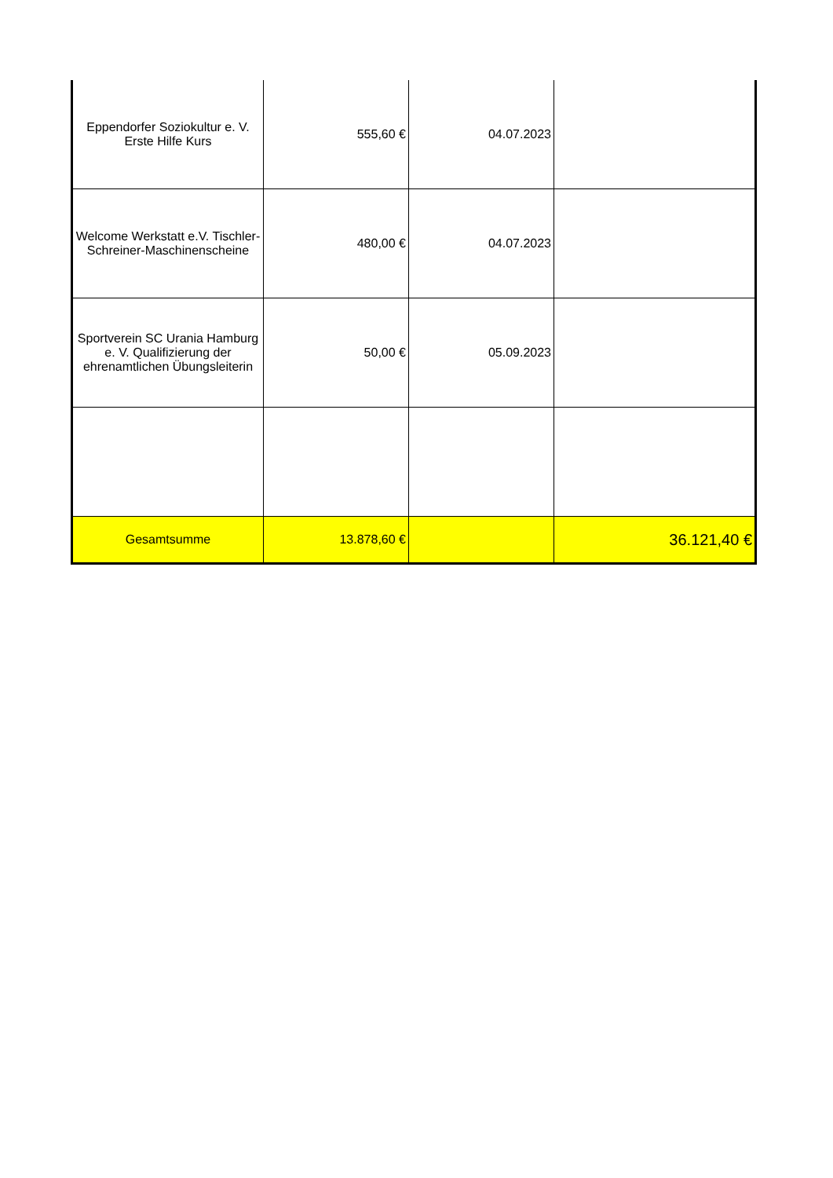| Eppendorfer Soziokultur e. V. Erste Hilfe Kurs | 555,60 € | 04.07.2023 | |
| Welcome Werkstatt e.V. Tischler-Schreiner-Maschinenscheine | 480,00 € | 04.07.2023 | |
| Sportverein SC Urania Hamburg e. V. Qualifizierung der ehrenamtlichen Übungsleiterin | 50,00 € | 05.09.2023 | |
| Gesamtsumme | 13.878,60 € | | 36.121,40 € |